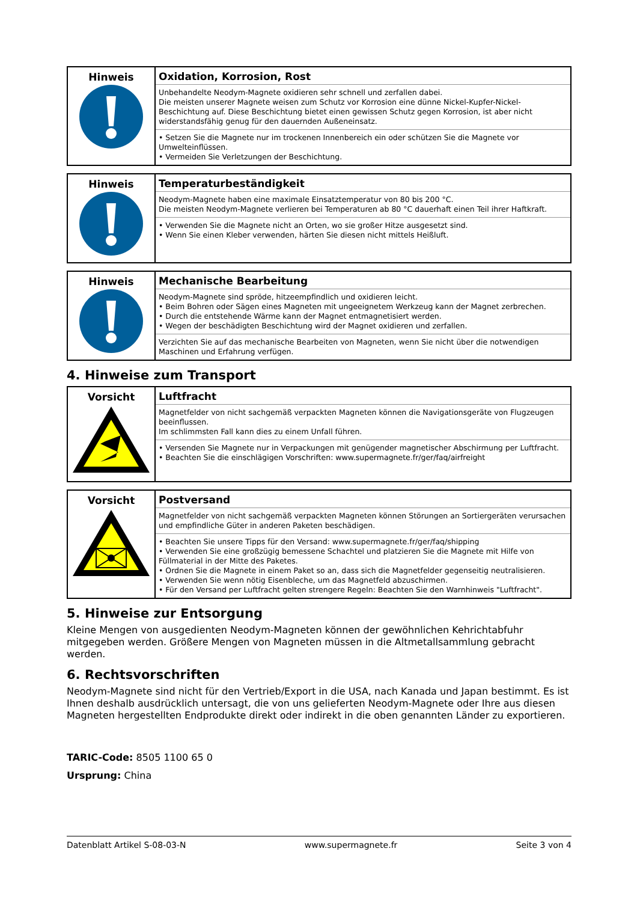| Hinweis | Oxidation, Korrosion, Rost Unbehandelte Neodym-Magnete oxidieren sehr schnell und zerfallen dabei. Die meisten unserer Magnete weisen zum Schutz vor Korrosion eine dünne Nickel-Kupfer-Nickel-Beschichtung auf. Diese Beschichtung bietet einen gewissen Schutz gegen Korrosion, ist aber nicht widerstandsfähig genug für den dauernden Außeneinsatz. • Setzen Sie die Magnete nur im trockenen Innenbereich ein oder schützen Sie die Magnete vor Umwelteinflüssen. • Vermeiden Sie Verletzungen der Beschichtung. |
| Hinweis | Temperaturbeständigkeit Neodym-Magnete haben eine maximale Einsatztemperatur von 80 bis 200 °C. Die meisten Neodym-Magnete verlieren bei Temperaturen ab 80 °C dauerhaft einen Teil ihrer Haftkraft. • Verwenden Sie die Magnete nicht an Orten, wo sie großer Hitze ausgesetzt sind. • Wenn Sie einen Kleber verwenden, härten Sie diesen nicht mittels Heißluft. |
| Hinweis | Mechanische Bearbeitung Neodym-Magnete sind spröde, hitzeempfindlich und oxidieren leicht. • Beim Bohren oder Sägen eines Magneten mit ungeeignetem Werkzeug kann der Magnet zerbrechen. • Durch die entstehende Wärme kann der Magnet entmagnetisiert werden. • Wegen der beschädigten Beschichtung wird der Magnet oxidieren und zerfallen. Verzichten Sie auf das mechanische Bearbeiten von Magneten, wenn Sie nicht über die notwendigen Maschinen und Erfahrung verfügen. |
4. Hinweise zum Transport
| Vorsicht | Luftfracht Magnetfelder von nicht sachgemäß verpackten Magneten können die Navigationsgeräte von Flugzeugen beeinflussen. Im schlimmsten Fall kann dies zu einem Unfall führen. • Versenden Sie Magnete nur in Verpackungen mit genügender magnetischer Abschirmung per Luftfracht. • Beachten Sie die einschlägigen Vorschriften: www.supermagnete.fr/ger/faq/airfreight |
| Vorsicht | Postversand Magnetfelder von nicht sachgemäß verpackten Magneten können Störungen an Sortiergeräten verursachen und empfindliche Güter in anderen Paketen beschädigen. • Beachten Sie unsere Tipps für den Versand: www.supermagnete.fr/ger/faq/shipping • Verwenden Sie eine großzügig bemessene Schachtel und platzieren Sie die Magnete mit Hilfe von Füllmaterial in der Mitte des Paketes. • Ordnen Sie die Magnete in einem Paket so an, dass sich die Magnetfelder gegenseitig neutralisieren. • Verwenden Sie wenn nötig Eisenbleche, um das Magnetfeld abzuschirmen. • Für den Versand per Luftfracht gelten strengere Regeln: Beachten Sie den Warnhinweis "Luftfracht". |
5. Hinweise zur Entsorgung
Kleine Mengen von ausgedienten Neodym-Magneten können der gewöhnlichen Kehrichtabfuhr mitgegeben werden. Größere Mengen von Magneten müssen in die Altmetallsammlung gebracht werden.
6. Rechtsvorschriften
Neodym-Magnete sind nicht für den Vertrieb/Export in die USA, nach Kanada und Japan bestimmt. Es ist Ihnen deshalb ausdrücklich untersagt, die von uns gelieferten Neodym-Magnete oder Ihre aus diesen Magneten hergestellten Endprodukte direkt oder indirekt in die oben genannten Länder zu exportieren.
TARIC-Code: 8505 1100 65 0
Ursprung: China
Datenblatt Artikel S-08-03-N www.supermagnete.fr Seite 3 von 4